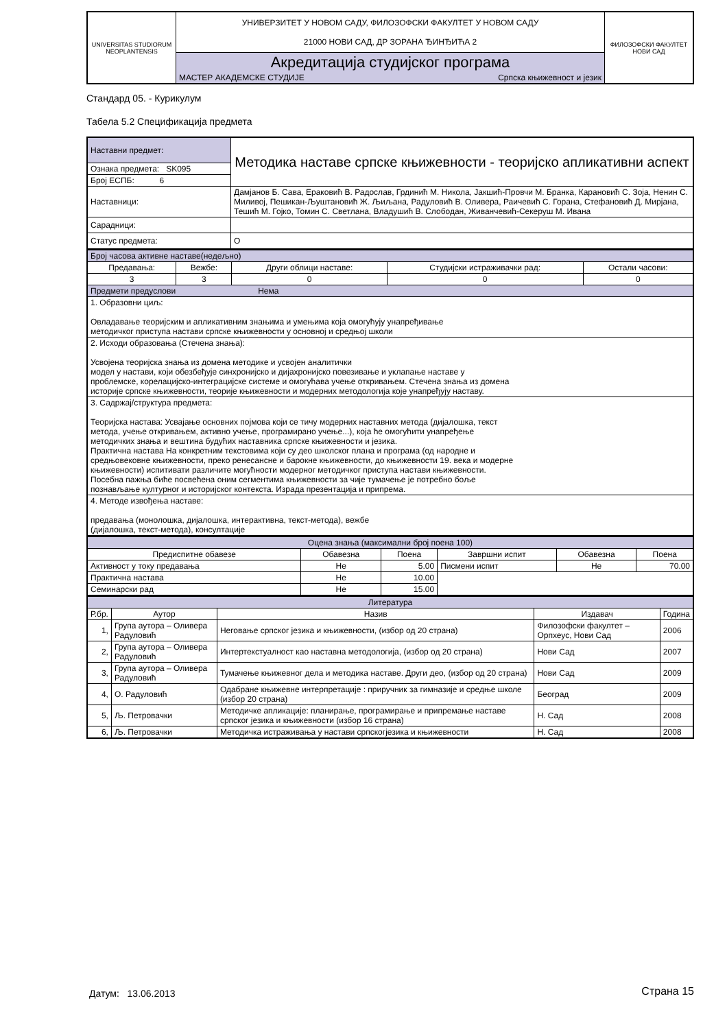| UNIVERSITAS STUDIORUM NEOPLANTENSIS | УНИВЕРЗИТЕТ У НОВОМ САДУ, ФИЛОЗОФСКИ ФАКУЛТЕТ У НОВОМ САДУ 21000 НОВИ САД, ДР ЗОРАНА ЂИНЂИЋА 2 | | ФИЛОЗОФСКИ ФАКУЛТЕТ НОВИ САД |
| | Акредитација студијског програма | | |
| | МАСТЕР АКАДЕМСКЕ СТУДИЈЕ | Српска књижевност и језик | |
Стандард 05. - Курикулум
Табела 5.2 Спецификација предмета
| Наставни предмет: | Методика наставе српске књижевности - теоријско апликативни аспект |
| Ознака предмета: SK095 | |
| Број ЕСПБ: 6 | |
| Наставници: | Дамјанов Б. Сава, Ераковић В. Радослав, Грдинић М. Никола, Јакшић-Провчи М. Бранка, Карановић С. Зоја, Ненин С. Миливој, Пешикан-Љуштановић Ж. Љиљана, Радуловић В. Оливера, Раичевић С. Горана, Стефановић Д. Мирјана, Тешић М. Гојко, Томин С. Светлана, Владушић В. Слободан, Живанчевић-Секеруш М. Ивана |
| Сарадници: | |
| Статус предмета: | О |
| Број часова активне наставе(недељно) | | | | |
| Предавања: | Вежбе: | Други облици наставе: | Студијски истраживачки рад: | Остали часови: |
| 3 | 3 | 0 | 0 | 0 |
| Предмети предуслови Нема | | | | |
| 1. Образовни циљ: Овладавање теоријским и апликативним знањима и умењима која омогућују унапређивање методичког приступа настави српске књижевности у основној и средњој школи | | | | |
| 2. Исходи образовања (Стечена знања): Усвојена теоријска знања из домена методике и усвојен аналитички модел у настави, који обезбеђује синхронијско и дијахронијско повезивање и уклапање наставе у проблемске, корелацијско-интеграцијске системе и омогућава учење откривањем. Стечена знања из домена историје српске књижевности, теорије књижевности и модерних методологија које унапређују наставу. | | | | |
| 3. Садржај/структура предмета: Теоријска настава: Усвајање основних појмова који се тичу модерних наставних метода (дијалошка, текст метода, учење откривањем, активно учење, програмирано учење...), која ће омогућити унапређење методичких знања и вештина будућих наставника српске књижевности и језика. Практична настава На конкретним текстовима који су део школског плана и програма (од народне и средњовековне књижевности, преко ренесансне и барокне књижевности, до књижевности 19. века и модерне књижевности) испитивати различите могућности модерног методичког приступа настави књижевности. Посебна пажња биће посвећена оним сегментима књижевности за чије тумачење је потребно боље познављање културног и историјског контекста. Израда презентација и припрема. | | | | |
| 4. Методе извођења наставе: предавања (монолошка, дијалошка, интерактивна, текст-метода), вежбе (дијалошка, текст-метода), консултације | | | | |
| Оцена знања (максимални број поена 100) | | | | | |
| Предиспитне обавезе | Обавезна | Поена | Завршни испит | Обавезна | Поена |
| Активност у току предавања | Не | 5.00 | Писмени испит | Не | 70.00 |
| Практична настава | Не | 10.00 | | | |
| Семинарски рад | Не | 15.00 | | | |
| Литература | | | | |
| Р.бр. | Аутор | Назив | Издавач | Година |
| 1, | Група аутора – Оливера Радуловић | Неговање српског језика и књижевности, (избор од 20 страна) | Филозофски факултет – Орпхеус, Нови Сад | 2006 |
| 2, | Група аутора – Оливера Радуловић | Интертекстуалност као наставна методологија, (избор од 20 страна) | Нови Сад | 2007 |
| 3, | Група аутора – Оливера Радуловић | Тумачење књижевног дела и методика наставе. Други део, (избор од 20 страна) | Нови Сад | 2009 |
| 4, | О. Радуловић | Одабране књижевне интерпретације : приручник за гимназије и средње школе (избор 20 страна) | Београд | 2009 |
| 5, | Љ. Петровачки | Методичке апликације: планирање, програмирање и припремање наставе српског језика и књижевности (избор 16 страна) | Н. Сад | 2008 |
| 6, | Љ. Петровачки | Методичка истраживања у настави српскогјезика и књижевности | Н. Сад | 2008 |
Датум: 13.06.2013 Страна 15